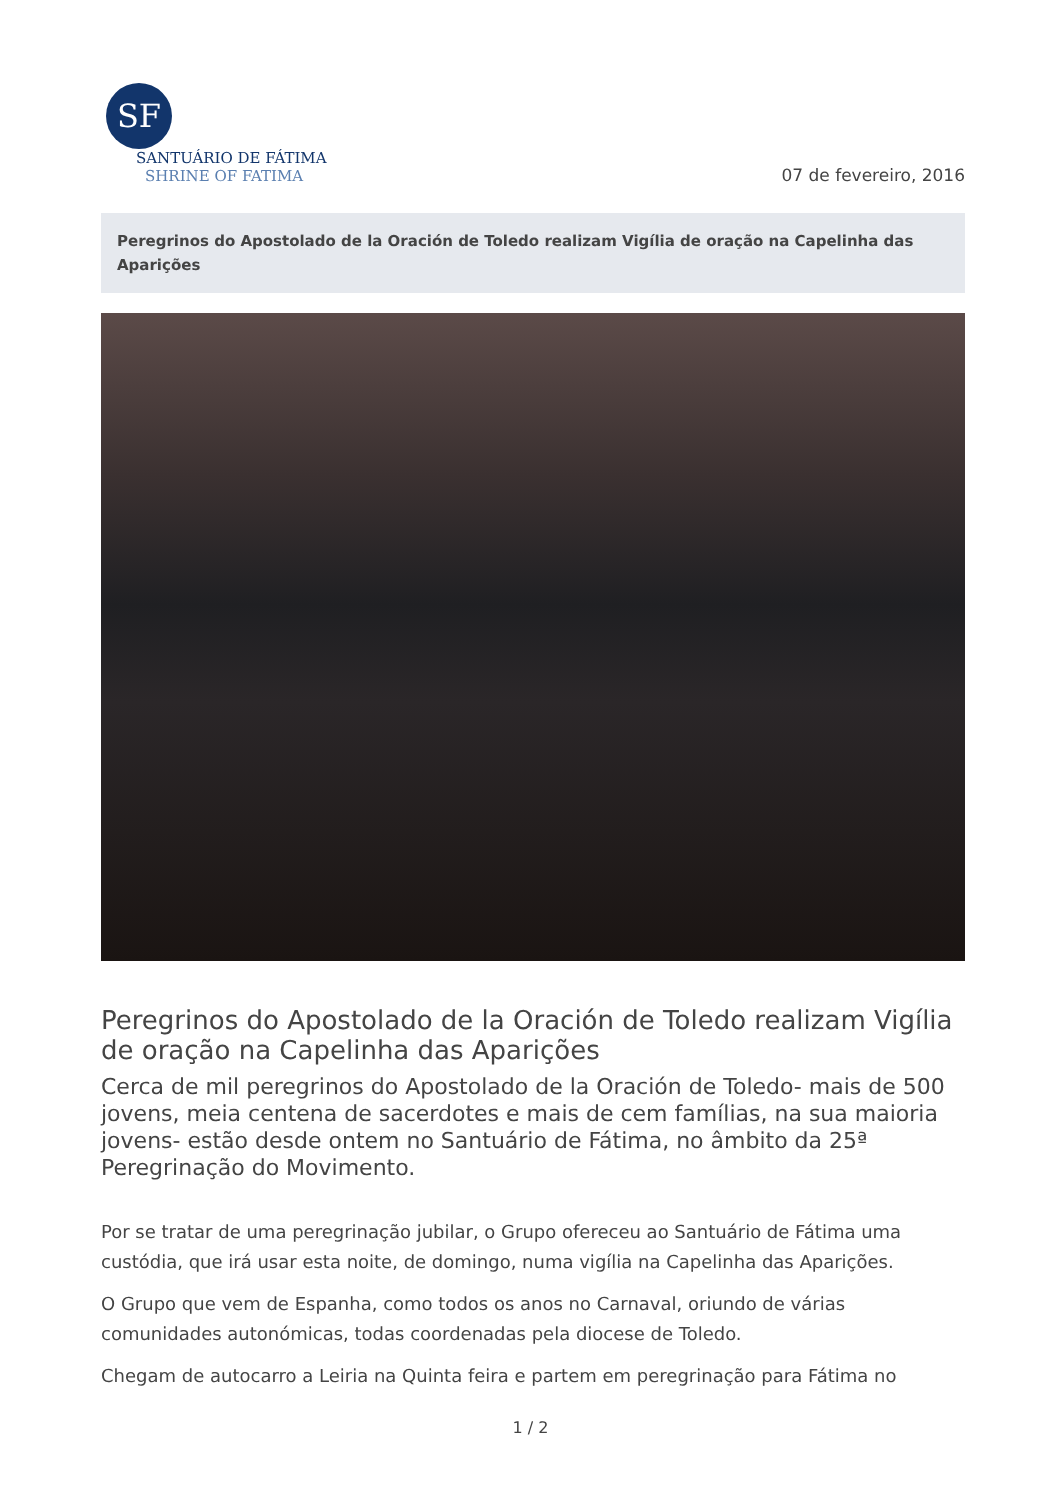SF
SANTUÁRIO DE FÁTIMA
SHRINE OF FATIMA
07 de fevereiro, 2016
Peregrinos do Apostolado de la Oración de Toledo realizam Vigília de oração na Capelinha das Aparições
Peregrinos do Apostolado de la Oración de Toledo realizam Vigília de oração na Capelinha das Aparições
Cerca de mil peregrinos do Apostolado de la Oración de Toledo- mais de 500 jovens, meia centena de sacerdotes e mais de cem famílias, na sua maioria jovens- estão desde ontem no Santuário de Fátima, no âmbito da 25ª Peregrinação do Movimento.
Por se tratar de uma peregrinação jubilar, o Grupo ofereceu ao Santuário de Fátima uma custódia, que irá usar esta noite, de domingo, numa vigília na Capelinha das Aparições.
O Grupo que vem de Espanha, como todos os anos no Carnaval, oriundo de várias comunidades autonómicas, todas coordenadas pela diocese de Toledo.
Chegam de autocarro a Leiria na Quinta feira e partem em peregrinação para Fátima no
1 / 2